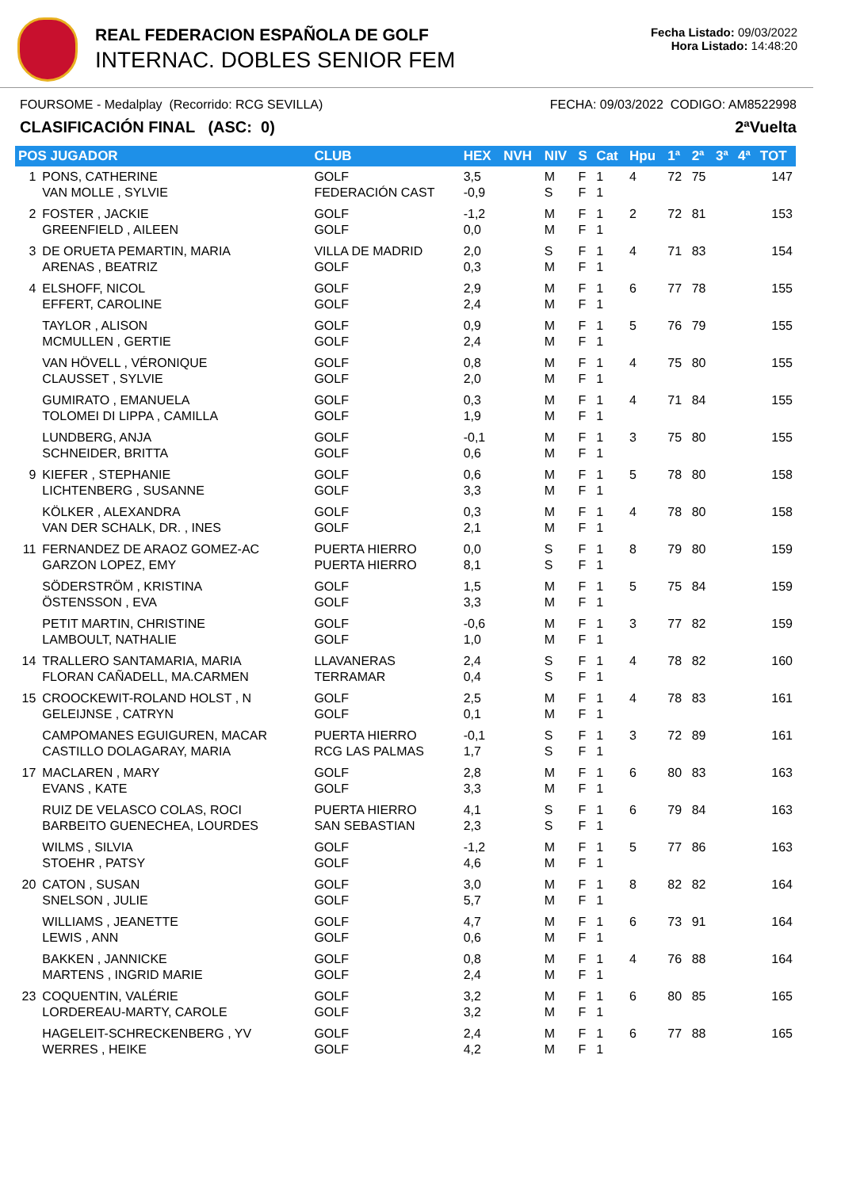REAL FEDERACION ESPAÑOLA DE GOLF
INTERNAC. DOBLES SENIOR FEM
Fecha Listado: 09/03/2022
Hora Listado: 14:48:20
FOURSOME - Medalplay (Recorrido: RCG SEVILLA) FECHA: 09/03/2022 CODIGO: AM8522998
CLASIFICACIÓN FINAL (ASC: 0) 2ªVuelta
| POS JUGADOR | | CLUB | HEX | NVH | NIV | S | Cat | Hpu | 1ª | 2ª | 3ª | 4ª | TOT |
| --- | --- | --- | --- | --- | --- | --- | --- | --- | --- | --- | --- | --- | --- |
| 1 | PONS, CATHERINE VAN MOLLE , SYLVIE | GOLF FEDERACIÓN CAST | 3,5 -0,9 | | M S | F F | 1 1 | 4 | 72 | 75 | | | 147 |
| 2 | FOSTER , JACKIE GREENFIELD , AILEEN | GOLF GOLF | -1,2 0,0 | | M M | F F | 1 1 | 2 | 72 | 81 | | | 153 |
| 3 | DE ORUETA PEMARTIN, MARIA ARENAS , BEATRIZ | VILLA DE MADRID GOLF | 2,0 0,3 | | S M | F F | 1 1 | 4 | 71 | 83 | | | 154 |
| 4 | ELSHOFF, NICOL EFFERT, CAROLINE | GOLF GOLF | 2,9 2,4 | | M M | F F | 1 1 | 6 | 77 | 78 | | | 155 |
| | TAYLOR , ALISON MCMULLEN , GERTIE | GOLF GOLF | 0,9 2,4 | | M M | F F | 1 1 | 5 | 76 | 79 | | | 155 |
| | VAN HÖVELL , VÉRONIQUE CLAUSSET , SYLVIE | GOLF GOLF | 0,8 2,0 | | M M | F F | 1 1 | 4 | 75 | 80 | | | 155 |
| | GUMIRATO , EMANUELA TOLOMEI DI LIPPA , CAMILLA | GOLF GOLF | 0,3 1,9 | | M M | F F | 1 1 | 4 | 71 | 84 | | | 155 |
| | LUNDBERG, ANJA SCHNEIDER, BRITTA | GOLF GOLF | -0,1 0,6 | | M M | F F | 1 1 | 3 | 75 | 80 | | | 155 |
| 9 | KIEFER , STEPHANIE LICHTENBERG , SUSANNE | GOLF GOLF | 0,6 3,3 | | M M | F F | 1 1 | 5 | 78 | 80 | | | 158 |
| | KÖLKER , ALEXANDRA VAN DER SCHALK, DR. , INES | GOLF GOLF | 0,3 2,1 | | M M | F F | 1 1 | 4 | 78 | 80 | | | 158 |
| 11 | FERNANDEZ DE ARAOZ GOMEZ-AC GARZON LOPEZ, EMY | PUERTA HIERRO PUERTA HIERRO | 0,0 8,1 | | S S | F F | 1 1 | 8 | 79 | 80 | | | 159 |
| | SÖDERSTRÖM , KRISTINA ÖSTENSSON , EVA | GOLF GOLF | 1,5 3,3 | | M M | F F | 1 1 | 5 | 75 | 84 | | | 159 |
| | PETIT MARTIN, CHRISTINE LAMBOULT, NATHALIE | GOLF GOLF | -0,6 1,0 | | M M | F F | 1 1 | 3 | 77 | 82 | | | 159 |
| 14 | TRALLERO SANTAMARIA, MARIA FLORAN CAÑADELL, MA.CARMEN | LLAVANERAS TERRAMAR | 2,4 0,4 | | S S | F F | 1 1 | 4 | 78 | 82 | | | 160 |
| 15 | CROOCKEWIT-ROLAND HOLST , N GELEIJNSE , CATRYN | GOLF GOLF | 2,5 0,1 | | M M | F F | 1 1 | 4 | 78 | 83 | | | 161 |
| | CAMPOMANES EGUIGUREN, MACAR CASTILLO DOLAGARAY, MARIA | PUERTA HIERRO RCG LAS PALMAS | -0,1 1,7 | | S S | F F | 1 1 | 3 | 72 | 89 | | | 161 |
| 17 | MACLAREN , MARY EVANS , KATE | GOLF GOLF | 2,8 3,3 | | M M | F F | 1 1 | 6 | 80 | 83 | | | 163 |
| | RUIZ DE VELASCO COLAS, ROCI BARBEITO GUENECHEA, LOURDES | PUERTA HIERRO SAN SEBASTIAN | 4,1 2,3 | | S S | F F | 1 1 | 6 | 79 | 84 | | | 163 |
| | WILMS , SILVIA STOEHR , PATSY | GOLF GOLF | -1,2 4,6 | | M M | F F | 1 1 | 5 | 77 | 86 | | | 163 |
| 20 | CATON , SUSAN SNELSON , JULIE | GOLF GOLF | 3,0 5,7 | | M M | F F | 1 1 | 8 | 82 | 82 | | | 164 |
| | WILLIAMS , JEANETTE LEWIS , ANN | GOLF GOLF | 4,7 0,6 | | M M | F F | 1 1 | 6 | 73 | 91 | | | 164 |
| | BAKKEN , JANNICKE MARTENS , INGRID MARIE | GOLF GOLF | 0,8 2,4 | | M M | F F | 1 1 | 4 | 76 | 88 | | | 164 |
| 23 | COQUENTIN, VALÉRIE LORDEREAU-MARTY, CAROLE | GOLF GOLF | 3,2 3,2 | | M M | F F | 1 1 | 6 | 80 | 85 | | | 165 |
| | HAGELEIT-SCHRECKENBERG , YV WERRES , HEIKE | GOLF GOLF | 2,4 4,2 | | M M | F F | 1 1 | 6 | 77 | 88 | | | 165 |